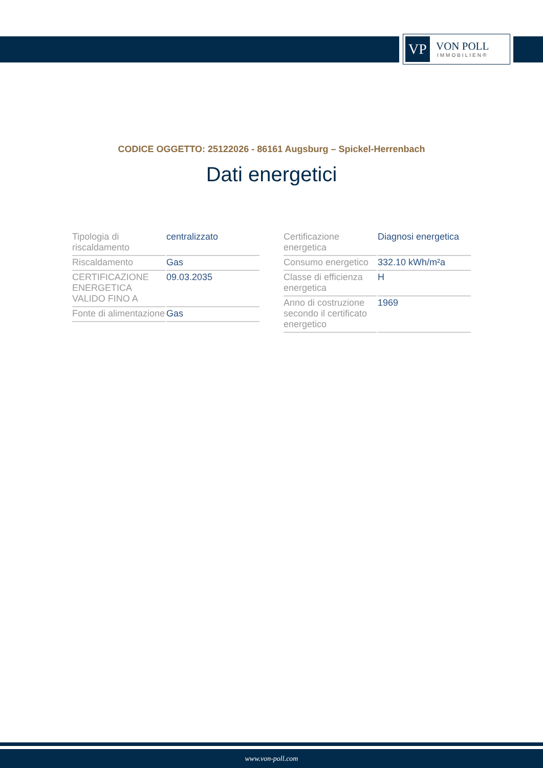VP
VON POLL
IMMOBILIEN®
CODICE OGGETTO: 25122026 - 86161 Augsburg – Spickel-Herrenbach
Dati energetici
| Tipologia di riscaldamento | centralizzato |
| Riscaldamento | Gas |
| CERTIFICAZIONE ENERGETICA VALIDO FINO A | 09.03.2035 |
| Fonte di alimentazione | Gas |
| Certificazione energetica | Diagnosi energetica |
| Consumo energetico | 332.10 kWh/m²a |
| Classe di efficienza energetica | H |
| Anno di costruzione secondo il certificato energetico | 1969 |
www.von-poll.com